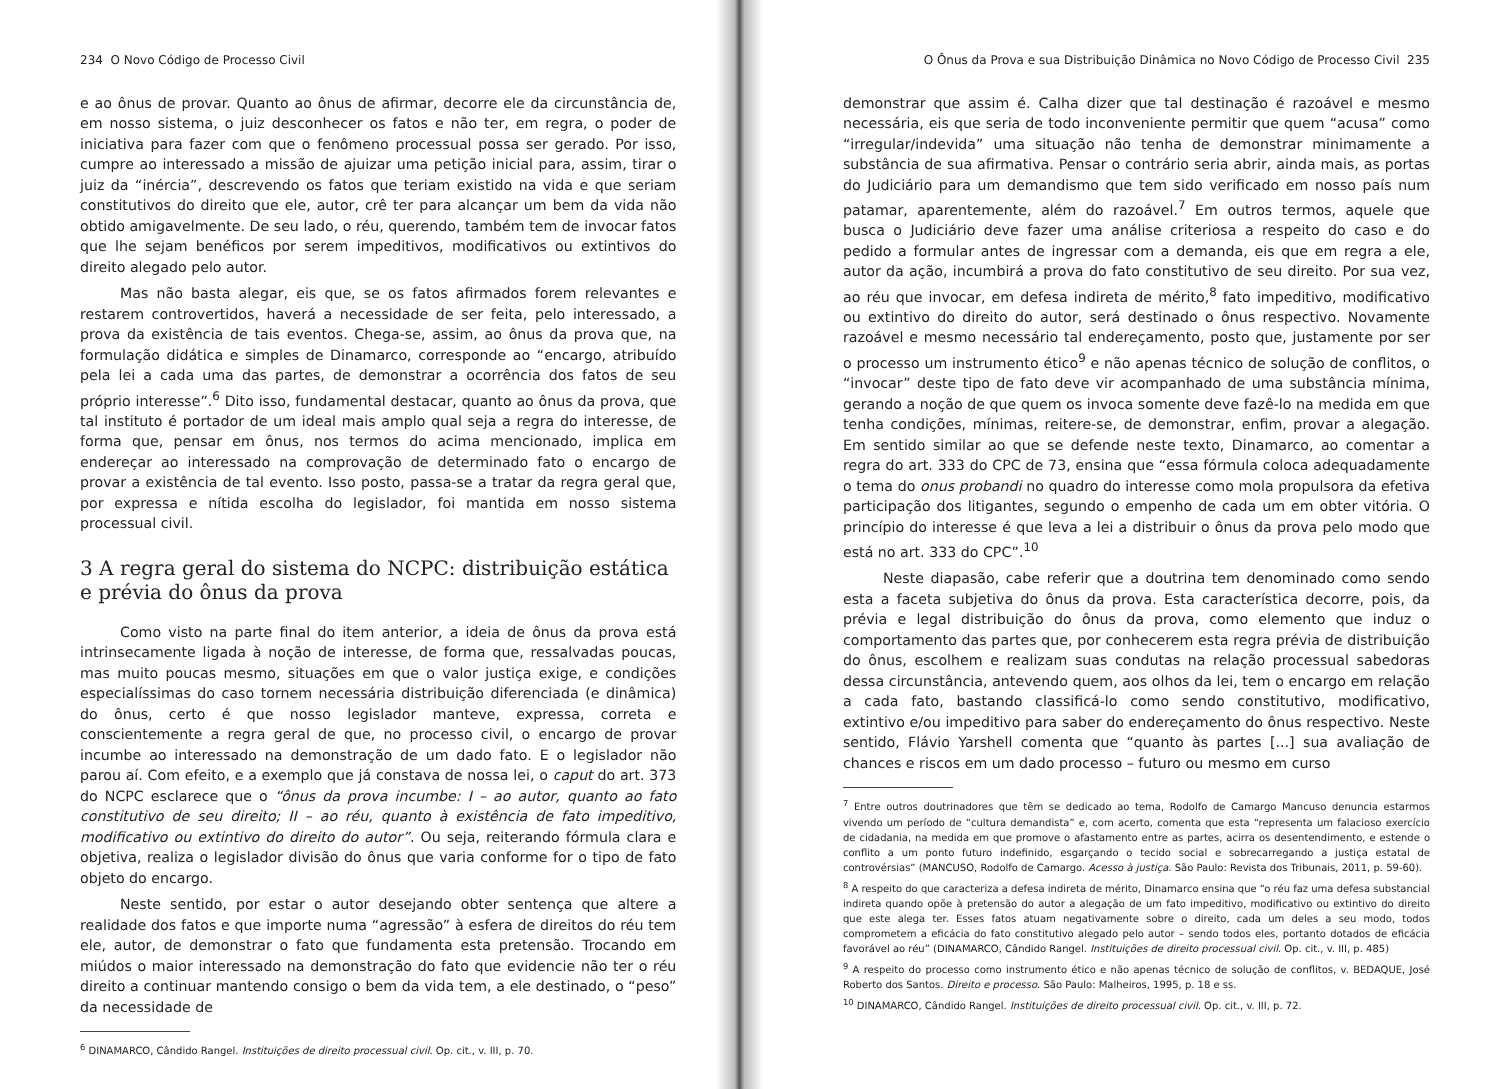234 O Novo Código de Processo Civil
e ao ônus de provar. Quanto ao ônus de afirmar, decorre ele da circunstância de, em nosso sistema, o juiz desconhecer os fatos e não ter, em regra, o poder de iniciativa para fazer com que o fenômeno processual possa ser gerado. Por isso, cumpre ao interessado a missão de ajuizar uma petição inicial para, assim, tirar o juiz da “inércia”, descrevendo os fatos que teriam existido na vida e que seriam constitutivos do direito que ele, autor, crê ter para alcançar um bem da vida não obtido amigavelmente. De seu lado, o réu, querendo, também tem de invocar fatos que lhe sejam benéficos por serem impeditivos, modificativos ou extintivos do direito alegado pelo autor.
Mas não basta alegar, eis que, se os fatos afirmados forem relevantes e restarem controvertidos, haverá a necessidade de ser feita, pelo interessado, a prova da existência de tais eventos. Chega-se, assim, ao ônus da prova que, na formulação didática e simples de Dinamarco, corresponde ao “encargo, atribuído pela lei a cada uma das partes, de demonstrar a ocorrência dos fatos de seu próprio interesse”.<sup>6</sup> Dito isso, fundamental destacar, quanto ao ônus da prova, que tal instituto é portador de um ideal mais amplo qual seja a regra do interesse, de forma que, pensar em ônus, nos termos do acima mencionado, implica em endereçar ao interessado na comprovação de determinado fato o encargo de provar a existência de tal evento. Isso posto, passa-se a tratar da regra geral que, por expressa e nítida escolha do legislador, foi mantida em nosso sistema processual civil.
3 A regra geral do sistema do NCPC: distribuição estática e prévia do ônus da prova
Como visto na parte final do item anterior, a ideia de ônus da prova está intrinsecamente ligada à noção de interesse, de forma que, ressalvadas poucas, mas muito poucas mesmo, situações em que o valor justiça exige, e condições especialíssimas do caso tornem necessária distribuição diferenciada (e dinâmica) do ônus, certo é que nosso legislador manteve, expressa, correta e conscientemente a regra geral de que, no processo civil, o encargo de provar incumbe ao interessado na demonstração de um dado fato. E o legislador não parou aí. Com efeito, e a exemplo que já constava de nossa lei, o caput do art. 373 do NCPC esclarece que o “ônus da prova incumbe: I – ao autor, quanto ao fato constitutivo de seu direito; II – ao réu, quanto à existência de fato impeditivo, modificativo ou extintivo do direito do autor”. Ou seja, reiterando fórmula clara e objetiva, realiza o legislador divisão do ônus que varia conforme for o tipo de fato objeto do encargo.
Neste sentido, por estar o autor desejando obter sentença que altere a realidade dos fatos e que importe numa “agressão” à esfera de direitos do réu tem ele, autor, de demonstrar o fato que fundamenta esta pretensão. Trocando em miúdos o maior interessado na demonstração do fato que evidencie não ter o réu direito a continuar mantendo consigo o bem da vida tem, a ele destinado, o “peso” da necessidade de
<sup>6</sup> DINAMARCO, Cândido Rangel. Instituições de direito processual civil. Op. cit., v. III, p. 70.
O Ônus da Prova e sua Distribuição Dinâmica no Novo Código de Processo Civil 235
demonstrar que assim é. Calha dizer que tal destinação é razoável e mesmo necessária, eis que seria de todo inconveniente permitir que quem “acusa” como “irregular/indevida” uma situação não tenha de demonstrar minimamente a substância de sua afirmativa. Pensar o contrário seria abrir, ainda mais, as portas do Judiciário para um demandismo que tem sido verificado em nosso país num patamar, aparentemente, além do razoável.<sup>7</sup> Em outros termos, aquele que busca o Judiciário deve fazer uma análise criteriosa a respeito do caso e do pedido a formular antes de ingressar com a demanda, eis que em regra a ele, autor da ação, incumbirá a prova do fato constitutivo de seu direito. Por sua vez, ao réu que invocar, em defesa indireta de mérito,<sup>8</sup> fato impeditivo, modificativo ou extintivo do direito do autor, será destinado o ônus respectivo. Novamente razoável e mesmo necessário tal endereçamento, posto que, justamente por ser o processo um instrumento ético<sup>9</sup> e não apenas técnico de solução de conflitos, o “invocar” deste tipo de fato deve vir acompanhado de uma substância mínima, gerando a noção de que quem os invoca somente deve fazê-lo na medida em que tenha condições, mínimas, reitere-se, de demonstrar, enfim, provar a alegação. Em sentido similar ao que se defende neste texto, Dinamarco, ao comentar a regra do art. 333 do CPC de 73, ensina que “essa fórmula coloca adequadamente o tema do onus probandi no quadro do interesse como mola propulsora da efetiva participação dos litigantes, segundo o empenho de cada um em obter vitória. O princípio do interesse é que leva a lei a distribuir o ônus da prova pelo modo que está no art. 333 do CPC”.<sup>10</sup>
Neste diapasão, cabe referir que a doutrina tem denominado como sendo esta a faceta subjetiva do ônus da prova. Esta característica decorre, pois, da prévia e legal distribuição do ônus da prova, como elemento que induz o comportamento das partes que, por conhecerem esta regra prévia de distribuição do ônus, escolhem e realizam suas condutas na relação processual sabedoras dessa circunstância, antevendo quem, aos olhos da lei, tem o encargo em relação a cada fato, bastando classificá-lo como sendo constitutivo, modificativo, extintivo e/ou impeditivo para saber do endereçamento do ônus respectivo. Neste sentido, Flávio Yarshell comenta que “quanto às partes [...] sua avaliação de chances e riscos em um dado processo – futuro ou mesmo em curso
<sup>7</sup> Entre outros doutrinadores que têm se dedicado ao tema, Rodolfo de Camargo Mancuso denuncia estarmos vivendo um período de “cultura demandista” e, com acerto, comenta que esta “representa um falacioso exercício de cidadania, na medida em que promove o afastamento entre as partes, acirra os desentendimento, e estende o conflito a um ponto futuro indefinido, esgarçando o tecido social e sobrecarregando a justiça estatal de controvérsias” (MANCUSO, Rodolfo de Camargo. Acesso à justiça. São Paulo: Revista dos Tribunais, 2011, p. 59-60).
<sup>8</sup> A respeito do que caracteriza a defesa indireta de mérito, Dinamarco ensina que “o réu faz uma defesa substancial indireta quando opõe à pretensão do autor a alegação de um fato impeditivo, modificativo ou extintivo do direito que este alega ter. Esses fatos atuam negativamente sobre o direito, cada um deles a seu modo, todos comprometem a eficácia do fato constitutivo alegado pelo autor – sendo todos eles, portanto dotados de eficácia favorável ao réu” (DINAMARCO, Cândido Rangel. Instituições de direito processual civil. Op. cit., v. III, p. 485)
<sup>9</sup> A respeito do processo como instrumento ético e não apenas técnico de solução de conflitos, v. BEDAQUE, José Roberto dos Santos. Direito e processo. São Paulo: Malheiros, 1995, p. 18 e ss.
<sup>10</sup> DINAMARCO, Cândido Rangel. Instituições de direito processual civil. Op. cit., v. III, p. 72.